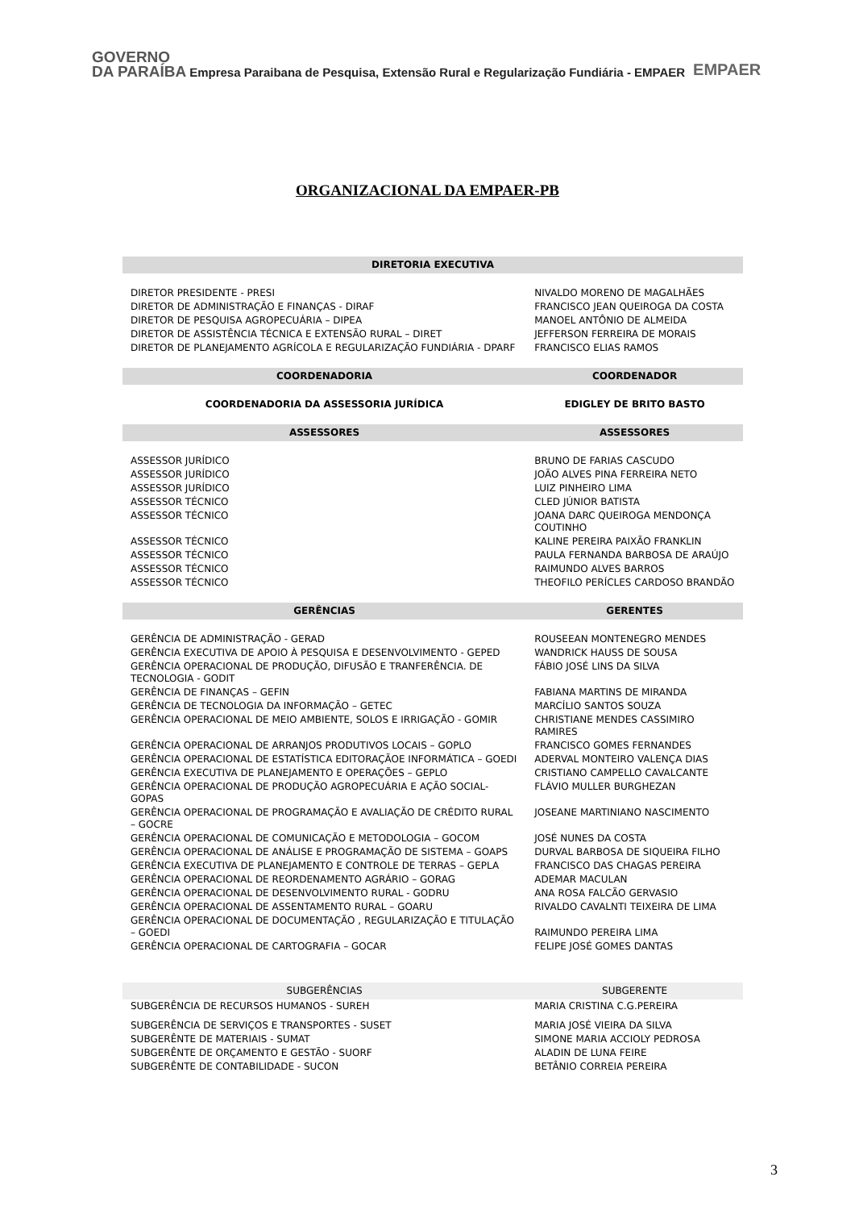GOVERNO
DA PARAÍBA
Empresa Paraibana de Pesquisa, Extensão Rural e Regularização Fundiária - EMPAER
EMPAER
ORGANIZACIONAL DA EMPAER-PB
| DIRETORIA EXECUTIVA | |
| --- | --- |
| DIRETOR PRESIDENTE - PRESI | NIVALDO MORENO DE MAGALHÃES |
| DIRETOR DE ADMINISTRAÇÃO E FINANÇAS - DIRAF | FRANCISCO JEAN QUEIROGA DA COSTA |
| DIRETOR DE PESQUISA AGROPECUÁRIA – DIPEA | MANOEL ANTÔNIO DE ALMEIDA |
| DIRETOR DE ASSISTÊNCIA TÉCNICA E EXTENSÃO RURAL – DIRET | JEFFERSON FERREIRA DE MORAIS |
| DIRETOR DE PLANEJAMENTO AGRÍCOLA E REGULARIZAÇÃO FUNDIÁRIA - DPARF | FRANCISCO ELIAS RAMOS |
| COORDENADORIA | COORDENADOR |
| COORDENADORIA DA ASSESSORIA JURÍDICA | EDIGLEY DE BRITO BASTO |
| ASSESSORES | ASSESSORES |
| ASSESSOR JURÍDICO | BRUNO DE FARIAS CASCUDO |
| ASSESSOR JURÍDICO | JOÃO ALVES PINA FERREIRA NETO |
| ASSESSOR JURÍDICO | LUIZ PINHEIRO LIMA |
| ASSESSOR TÉCNICO | CLED JÚNIOR BATISTA |
| ASSESSOR TÉCNICO | JOANA DARC QUEIROGA MENDONÇA COUTINHO |
| ASSESSOR TÉCNICO | KALINE PEREIRA PAIXÃO FRANKLIN |
| ASSESSOR TÉCNICO | PAULA FERNANDA BARBOSA DE ARAÚJO |
| ASSESSOR TÉCNICO | RAIMUNDO ALVES BARROS |
| ASSESSOR TÉCNICO | THEOFILO PERÍCLES CARDOSO BRANDÃO |
| GERÊNCIAS | GERENTES |
| GERÊNCIA DE ADMINISTRAÇÃO - GERAD | ROUSEEAN MONTENEGRO MENDES |
| GERÊNCIA EXECUTIVA DE APOIO À PESQUISA E DESENVOLVIMENTO - GEPED | WANDRICK HAUSS DE SOUSA |
| GERÊNCIA OPERACIONAL DE PRODUÇÃO, DIFUSÃO E TRANFERÊNCIA. DE TECNOLOGIA - GODIT | FÁBIO JOSÉ LINS DA SILVA |
| GERÊNCIA DE FINANÇAS – GEFIN | FABIANA MARTINS DE MIRANDA |
| GERÊNCIA DE TECNOLOGIA DA INFORMAÇÃO – GETEC | MARCÍLIO SANTOS SOUZA |
| GERÊNCIA OPERACIONAL DE MEIO AMBIENTE, SOLOS E IRRIGAÇÃO - GOMIR | CHRISTIANE MENDES CASSIMIRO RAMIRES |
| GERÊNCIA OPERACIONAL DE ARRANJOS PRODUTIVOS LOCAIS – GOPLO | FRANCISCO GOMES FERNANDES |
| GERÊNCIA OPERACIONAL DE ESTATÍSTICA EDITORAÇÃOE INFORMÁTICA – GOEDI | ADERVAL MONTEIRO VALENÇA DIAS |
| GERÊNCIA EXECUTIVA DE PLANEJAMENTO E OPERAÇÕES – GEPLO | CRISTIANO CAMPELLO CAVALCANTE |
| GERÊNCIA OPERACIONAL DE PRODUÇÃO AGROPECUÁRIA E AÇÃO SOCIAL-GOPAS | FLÁVIO MULLER BURGHEZAN |
| GERÊNCIA OPERACIONAL DE PROGRAMAÇÃO E AVALIAÇÃO DE CRÉDITO RURAL – GOCRE | JOSEANE MARTINIANO NASCIMENTO |
| GERÊNCIA OPERACIONAL DE COMUNICAÇÃO E METODOLOGIA – GOCOM | JOSÉ NUNES DA COSTA |
| GERÊNCIA OPERACIONAL DE ANÁLISE E PROGRAMAÇÃO DE SISTEMA – GOAPS | DURVAL BARBOSA DE SIQUEIRA FILHO |
| GERÊNCIA EXECUTIVA DE PLANEJAMENTO E CONTROLE DE TERRAS – GEPLA | FRANCISCO DAS CHAGAS PEREIRA |
| GERÊNCIA OPERACIONAL DE REORDENAMENTO AGRÁRIO – GORAG | ADEMAR MACULAN |
| GERÊNCIA OPERACIONAL DE DESENVOLVIMENTO RURAL - GODRU | ANA ROSA FALCÃO GERVASIO |
| GERÊNCIA OPERACIONAL DE ASSENTAMENTO RURAL – GOARU | RIVALDO CAVALNTI TEIXEIRA DE LIMA |
| GERÊNCIA OPERACIONAL DE DOCUMENTAÇÃO , REGULARIZAÇÃO E TITULAÇÃO – GOEDI | RAIMUNDO PEREIRA LIMA |
| GERÊNCIA OPERACIONAL DE CARTOGRAFIA – GOCAR | FELIPE JOSÉ GOMES DANTAS |
| SUBGERÊNCIAS | SUBGERENTE |
| SUBGERÊNCIA DE RECURSOS HUMANOS - SUREH | MARIA CRISTINA C.G.PEREIRA |
| SUBGERÊNCIA DE SERVIÇOS E TRANSPORTES - SUSET | MARIA JOSÉ VIEIRA DA SILVA |
| SUBGERÊNTE DE MATERIAIS - SUMAT | SIMONE MARIA ACCIOLY PEDROSA |
| SUBGERÊNTE DE ORÇAMENTO E GESTÃO - SUORF | ALADIN DE LUNA FEIRE |
| SUBGERÊNTE DE CONTABILIDADE - SUCON | BETÂNIO CORREIA PEREIRA |
3